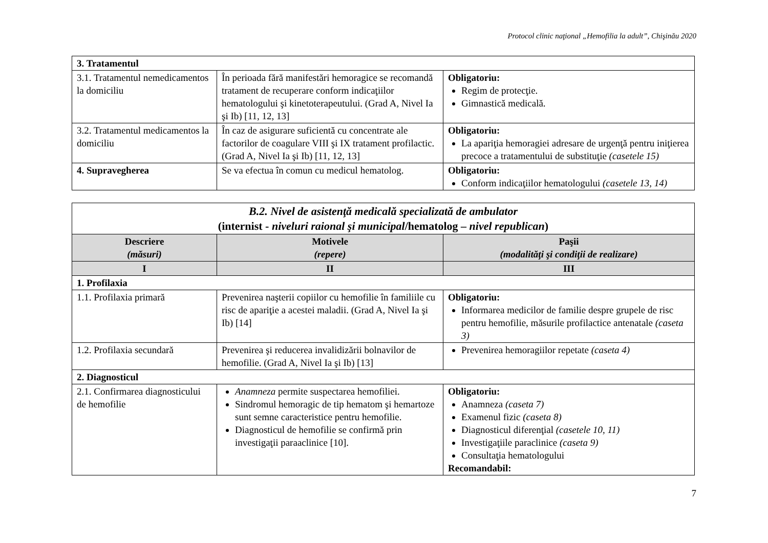Protocol clinic naţional „Hemofilia la adult”, Chişinău 2020
| 3. Tratamentul | | |
| 3.1. Tratamentul nemedicamentos la domiciliu | În perioada fără manifestări hemoragice se recomandă tratament de recuperare conform indicaţiilor hematologului şi kinetoterapeutului. (Grad A, Nivel Ia şi Ib) [11, 12, 13] | Obligatoriu: Regim de protecţie. Gimnastică medicală. |
| 3.2. Tratamentul medicamentos la domiciliu | În caz de asigurare suficientă cu concentrate ale factorilor de coagulare VIII şi IX tratament profilactic. (Grad A, Nivel Ia şi Ib) [11, 12, 13] | Obligatoriu: La apariţia hemoragiei adresare de urgenţă pentru iniţierea precoce a tratamentului de substituţie (casetele 15) |
| 4. Supravegherea | Se va efectua în comun cu medicul hematolog. | Obligatoriu: Conform indicaţiilor hematologului (casetele 13, 14) |
| B.2. Nivel de asistenţă medicală specializată de ambulator (internist - niveluri raional şi municipal /hematolog – nivel republican ) | | |
| Descriere (măsuri) | Motivele (repere) | Paşii (modalităţi şi condiţii de realizare) |
| I | II | III |
| 1. Profilaxia | | |
| 1.1. Profilaxia primară | Prevenirea naşterii copiilor cu hemofilie în familiile cu risc de apariţie a acestei maladii. (Grad A, Nivel Ia şi Ib) [14] | Obligatoriu: Informarea medicilor de familie despre grupele de risc pentru hemofilie, măsurile profilactice antenatale (caseta 3) |
| 1.2. Profilaxia secundară | Prevenirea şi reducerea invalidizării bolnavilor de hemofilie. (Grad A, Nivel Ia şi Ib) [13] | Prevenirea hemoragiilor repetate (caseta 4) |
| 2. Diagnosticul | | |
| 2.1. Confirmarea diagnosticului de hemofilie | Anamneza permite suspectarea hemofiliei. Sindromul hemoragic de tip hematom şi hemartoze sunt semne caracteristice pentru hemofilie. Diagnosticul de hemofilie se confirmă prin investigaţii paraaclinice [10]. | Obligatoriu: Anamneza (caseta 7) Examenul fizic (caseta 8) Diagnosticul diferenţial (casetele 10, 11) Investigaţiile paraclinice (caseta 9) Consultaţia hematologului Recomandabil: |
7